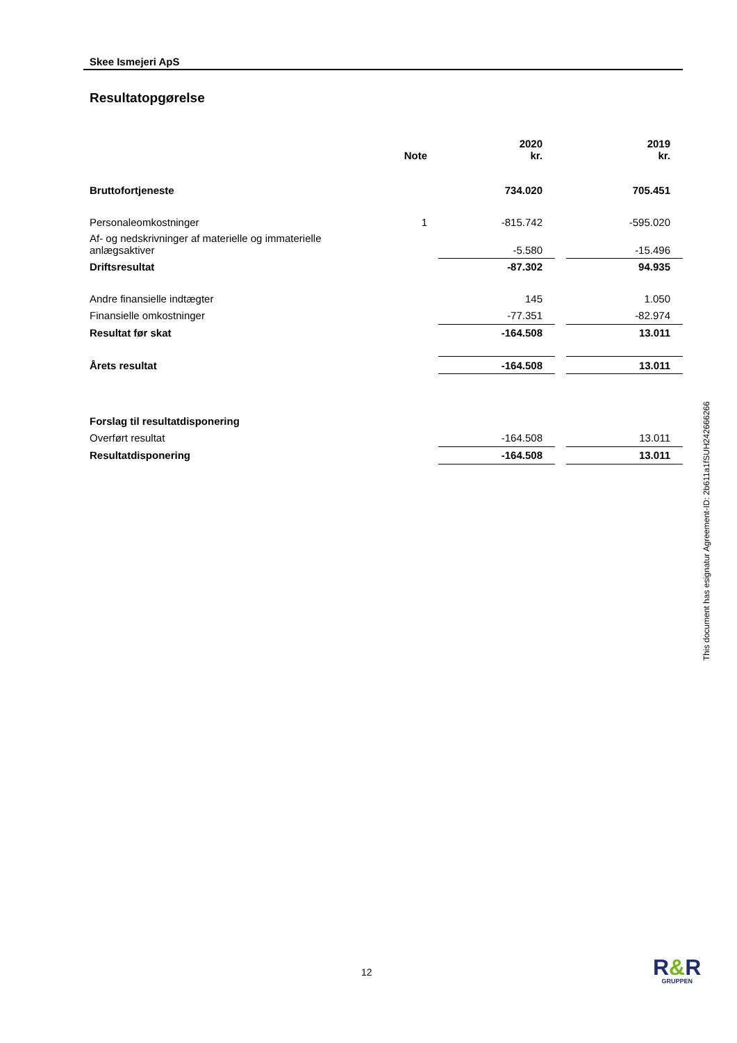Skee Ismejeri ApS
Resultatopgørelse
| | Note | | 2020 kr. | | 2019 kr. |
| --- | --- | --- | --- | --- | --- |
| Bruttofortjeneste | | | 734.020 | | 705.451 |
| Personaleomkostninger | 1 | | -815.742 | | -595.020 |
| Af- og nedskrivninger af materielle og immaterielle anlægsaktiver | | | -5.580 | | -15.496 |
| Driftsresultat | | | -87.302 | | 94.935 |
| Andre finansielle indtægter | | | 145 | | 1.050 |
| Finansielle omkostninger | | | -77.351 | | -82.974 |
| Resultat før skat | | | -164.508 | | 13.011 |
| Årets resultat | | | -164.508 | | 13.011 |
| Forslag til resultatdisponering | | | | | |
| Overført resultat | | | -164.508 | | 13.011 |
| Resultatdisponering | | | -164.508 | | 13.011 |
This document has esignatur Agreement-ID: 2b611a1fSUH242666266
12 R&R
GRUPPEN